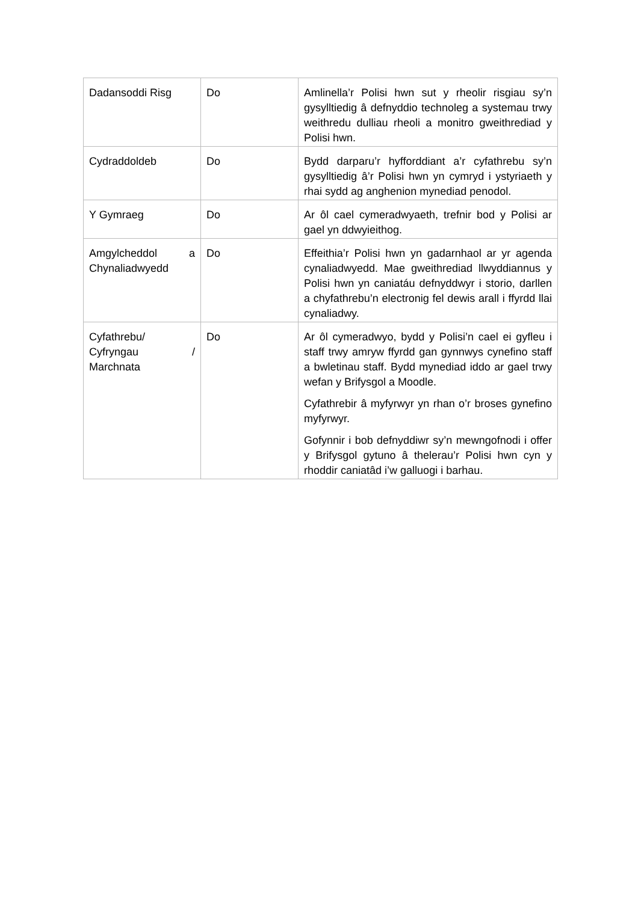| Dadansoddi Risg | Do | Amlinella’r Polisi hwn sut y rheolir risgiau sy’n gysylltiedig â defnyddio technoleg a systemau trwy weithredu dulliau rheoli a monitro gweithrediad y Polisi hwn. |
| Cydraddoldeb | Do | Bydd darparu’r hyfforddiant a’r cyfathrebu sy’n gysylltiedig â’r Polisi hwn yn cymryd i ystyriaeth y rhai sydd ag anghenion mynediad penodol. |
| Y Gymraeg | Do | Ar ôl cael cymeradwyaeth, trefnir bod y Polisi ar gael yn ddwyieithog. |
| Amgylcheddol a Chynaliadwyedd | Do | Effeithia’r Polisi hwn yn gadarnhaol ar yr agenda cynaliadwyedd. Mae gweithrediad llwyddiannus y Polisi hwn yn caniatáu defnyddwyr i storio, darllen a chyfathrebu’n electronig fel dewis arall i ffyrdd llai cynaliadwy. |
| Cyfathrebu/ Cyfryngau / Marchnata | Do | Ar ôl cymeradwyo, bydd y Polisi’n cael ei gyfleu i staff trwy amryw ffyrdd gan gynnwys cynefino staff a bwletinau staff. Bydd mynediad iddo ar gael trwy wefan y Brifysgol a Moodle. Cyfathrebir â myfyrwyr yn rhan o’r broses gynefino myfyrwyr. Gofynnir i bob defnyddiwr sy’n mewngofnodi i offer y Brifysgol gytuno â thelerau’r Polisi hwn cyn y rhoddir caniatâd i’w galluogi i barhau. |